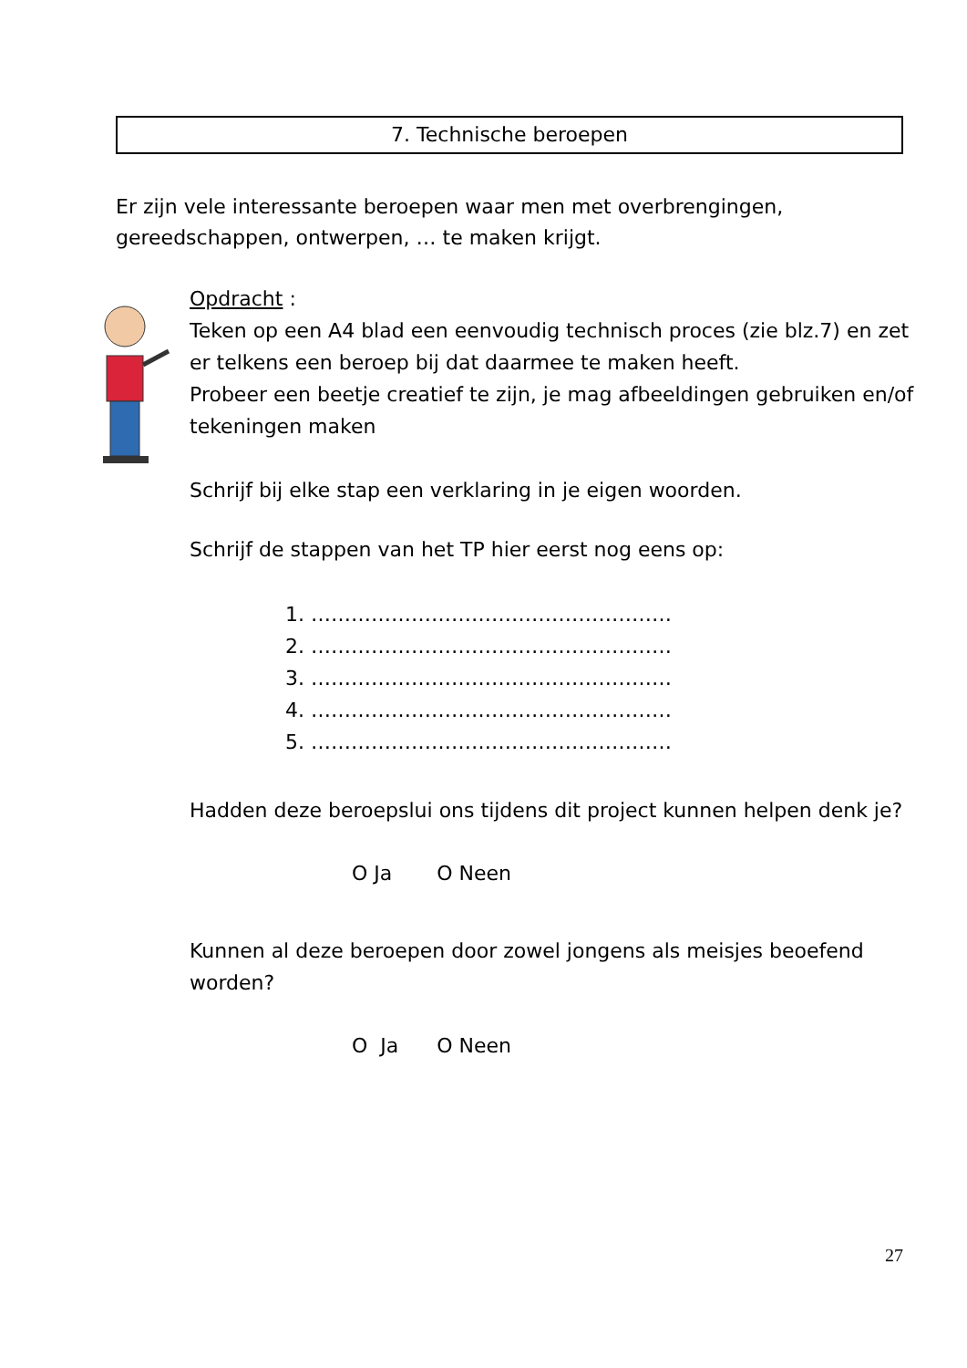7. Technische beroepen
Er zijn vele interessante beroepen waar men met overbrengingen, gereedschappen, ontwerpen, … te maken krijgt.
Opdracht :
Teken op een A4 blad een eenvoudig technisch proces (zie blz.7) en zet er telkens een beroep bij dat daarmee te maken heeft.
Probeer een beetje creatief te zijn, je mag afbeeldingen gebruiken en/of tekeningen maken
Schrijf bij elke stap een verklaring in je eigen woorden.
Schrijf de stappen van het TP hier eerst nog eens op:
1. ………………………………………………
2. ………………………………………………
3. ………………………………………………
4. ………………………………………………
5. ………………………………………………
Hadden deze beroepslui ons tijdens dit project kunnen helpen denk je?
O Ja O Neen
Kunnen al deze beroepen door zowel jongens als meisjes beoefend worden?
O Ja O Neen
27